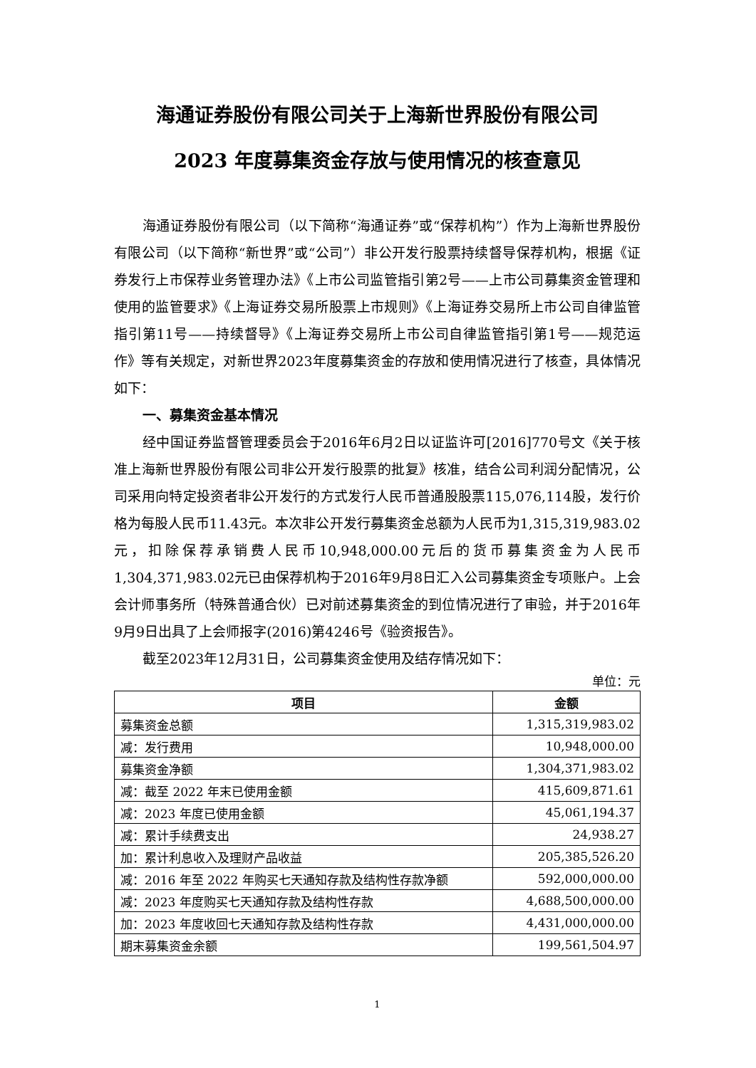海通证券股份有限公司关于上海新世界股份有限公司
2023 年度募集资金存放与使用情况的核查意见
海通证券股份有限公司（以下简称“海通证券”或“保荐机构”）作为上海新世界股份有限公司（以下简称“新世界”或“公司”）非公开发行股票持续督导保荐机构，根据《证券发行上市保荐业务管理办法》《上市公司监管指引第2号——上市公司募集资金管理和使用的监管要求》《上海证券交易所股票上市规则》《上海证券交易所上市公司自律监管指引第11号——持续督导》《上海证券交易所上市公司自律监管指引第1号——规范运作》等有关规定，对新世界2023年度募集资金的存放和使用情况进行了核查，具体情况如下：
一、募集资金基本情况
经中国证券监督管理委员会于2016年6月2日以证监许可[2016]770号文《关于核准上海新世界股份有限公司非公开发行股票的批复》核准，结合公司利润分配情况，公司采用向特定投资者非公开发行的方式发行人民币普通股股票115,076,114股，发行价格为每股人民币11.43元。本次非公开发行募集资金总额为人民币为1,315,319,983.02元，扣除保荐承销费人民币10,948,000.00元后的货币募集资金为人民币1,304,371,983.02元已由保荐机构于2016年9月8日汇入公司募集资金专项账户。上会会计师事务所（特殊普通合伙）已对前述募集资金的到位情况进行了审验，并于2016年9月9日出具了上会师报字(2016)第4246号《验资报告》。
截至2023年12月31日，公司募集资金使用及结存情况如下：
单位：元
| 项目 | 金额 |
| --- | --- |
| 募集资金总额 | 1,315,319,983.02 |
| 减：发行费用 | 10,948,000.00 |
| 募集资金净额 | 1,304,371,983.02 |
| 减：截至 2022 年末已使用金额 | 415,609,871.61 |
| 减：2023 年度已使用金额 | 45,061,194.37 |
| 减：累计手续费支出 | 24,938.27 |
| 加：累计利息收入及理财产品收益 | 205,385,526.20 |
| 减：2016 年至 2022 年购买七天通知存款及结构性存款净额 | 592,000,000.00 |
| 减：2023 年度购买七天通知存款及结构性存款 | 4,688,500,000.00 |
| 加：2023 年度收回七天通知存款及结构性存款 | 4,431,000,000.00 |
| 期末募集资金余额 | 199,561,504.97 |
1